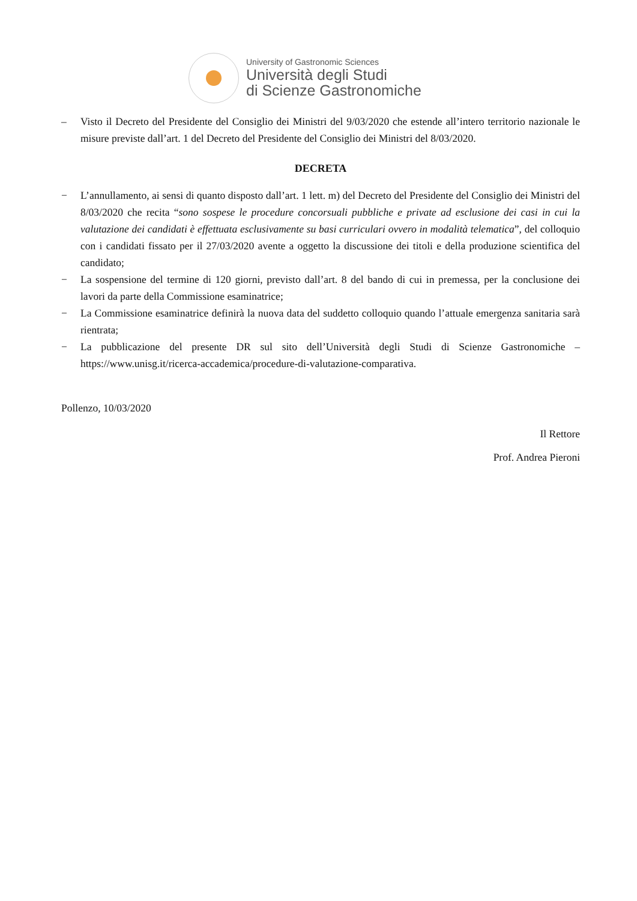University of Gastronomic Sciences
Università degli Studi
di Scienze Gastronomiche
– Visto il Decreto del Presidente del Consiglio dei Ministri del 9/03/2020 che estende all’intero territorio nazionale le misure previste dall’art. 1 del Decreto del Presidente del Consiglio dei Ministri del 8/03/2020.
DECRETA
− L’annullamento, ai sensi di quanto disposto dall’art. 1 lett. m) del Decreto del Presidente del Consiglio dei Ministri del 8/03/2020 che recita “sono sospese le procedure concorsuali pubbliche e private ad esclusione dei casi in cui la valutazione dei candidati è effettuata esclusivamente su basi curriculari ovvero in modalità telematica”, del colloquio con i candidati fissato per il 27/03/2020 avente a oggetto la discussione dei titoli e della produzione scientifica del candidato;
− La sospensione del termine di 120 giorni, previsto dall’art. 8 del bando di cui in premessa, per la conclusione dei lavori da parte della Commissione esaminatrice;
− La Commissione esaminatrice definirà la nuova data del suddetto colloquio quando l’attuale emergenza sanitaria sarà rientrata;
− La pubblicazione del presente DR sul sito dell’Università degli Studi di Scienze Gastronomiche – https://www.unisg.it/ricerca-accademica/procedure-di-valutazione-comparativa.
Pollenzo, 10/03/2020
Il Rettore
Prof. Andrea Pieroni